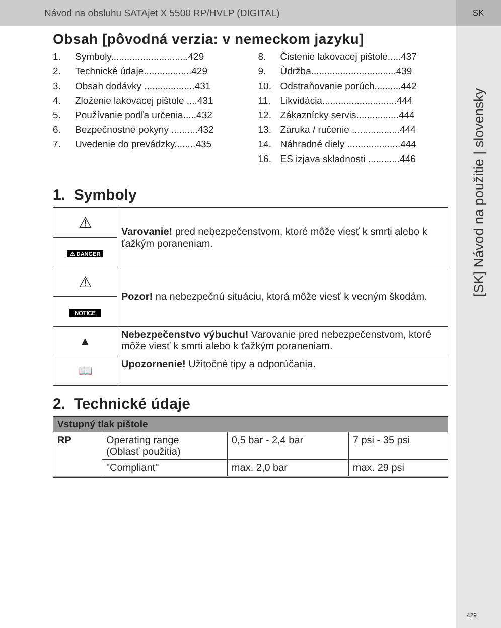Návod na obsluhu SATAjet X 5500 RP/HVLP (DIGITAL) SK
[SK] Návod na použitie | slovensky
Obsah [pôvodná verzia: v nemeckom jazyku]
1. Symboly.............................429
2. Technické údaje..................429
3. Obsah dodávky ...................431
4. Zloženie lakovacej pištole ....431
5. Používanie podľa určenia.....432
6. Bezpečnostné pokyny ..........432
7. Uvedenie do prevádzky........435
8. Čistenie lakovacej pištole.....437
9. Údržba................................439
10. Odstraňovanie porúch..........442
11. Likvidácia............................444
12. Zákaznícky servis................444
13. Záruka / ručenie ..................444
14. Náhradné diely ....................444
16. ES izjava skladnosti ............446
1. Symboly
| ⚠ | Varovanie! pred nebezpečenstvom, ktoré môže viesť k smrti alebo k ťažkým poraneniam. |
| ⚠ DANGER | |
| ⚠ | Pozor! na nebezpečnú situáciu, ktorá môže viesť k vecným škodám. |
| NOTICE | |
| ▲ | Nebezpečenstvo výbuchu! Varovanie pred nebezpečenstvom, ktoré môže viesť k smrti alebo k ťažkým poraneniam. |
| 📖 | Upozornenie! Užitočné tipy a odporúčania. |
2. Technické údaje
| Vstupný tlak pištole | | | |
| --- | --- | --- | --- |
| RP | Operating range (Oblasť použitia) | 0,5 bar - 2,4 bar | 7 psi - 35 psi |
| | "Compliant" | max. 2,0 bar | max. 29 psi |
429